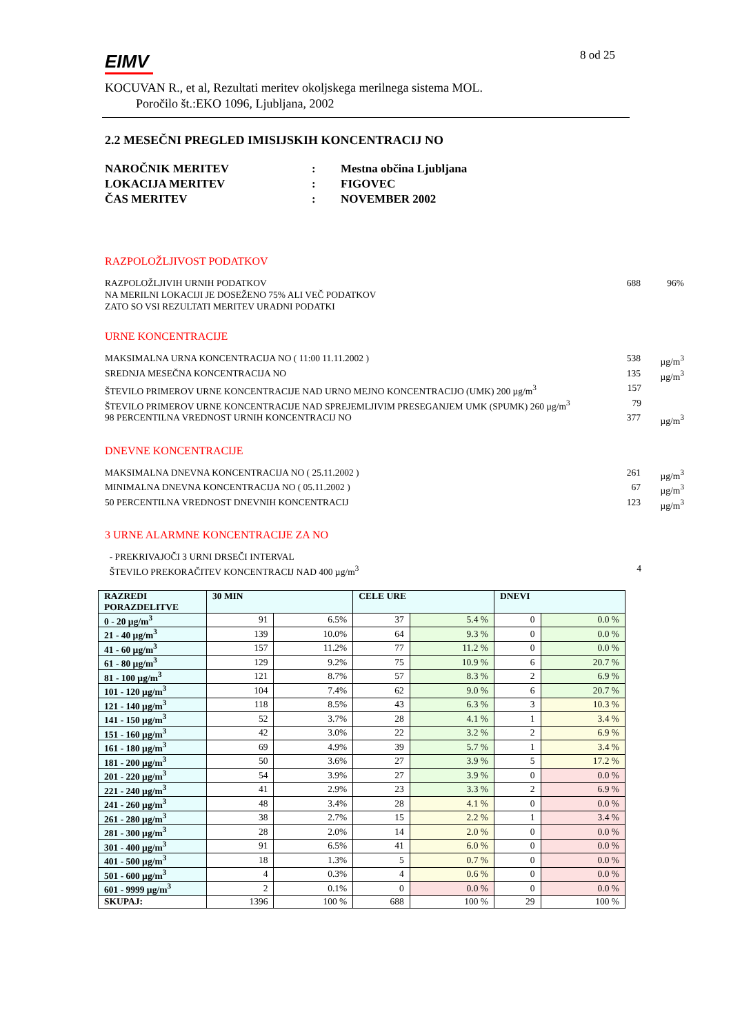EIMV
8 od 25
KOCUVAN R., et al, Rezultati meritev okoljskega merilnega sistema MOL.
Poročilo št.:EKO 1096, Ljubljana, 2002
2.2 MESEČNI PREGLED IMISIJSKIH KONCENTRACIJ NO
NAROČNIK MERITEV: Mestna občina Ljubljana
LOKACIJA MERITEV: FIGOVEC
ČAS MERITEV: NOVEMBER 2002
RAZPOLOŽLJIVOST PODATKOV
RAZPOLOŽLJIVIH URNIH PODATKOV 688 96%
NA MERILNI LOKACIJI JE DOSEŽENO 75% ALI VEČ PODATKOV
ZATO SO VSI REZULTATI MERITEV URADNI PODATKI
URNE KONCENTRACIJE
MAKSIMALNA URNA KONCENTRACIJA NO ( 11:00 11.11.2002 ) 538 µg/m<sup>3</sup>
SREDNJA MESEČNA KONCENTRACIJA NO 135 µg/m<sup>3</sup>
ŠTEVILO PRIMEROV URNE KONCENTRACIJE NAD URNO MEJNO KONCENTRACIJO (UMK) 200 µg/m<sup>3</sup> 157
ŠTEVILO PRIMEROV URNE KONCENTRACIJE NAD SPREJEMLJIVIM PRESEGANJEM UMK (SPUMK) 260 µg/m<sup>3</sup> 79
98 PERCENTILNA VREDNOST URNIH KONCENTRACIJ NO 377 µg/m<sup>3</sup>
DNEVNE KONCENTRACIJE
MAKSIMALNA DNEVNA KONCENTRACIJA NO ( 25.11.2002 ) 261 µg/m<sup>3</sup>
MINIMALNA DNEVNA KONCENTRACIJA NO ( 05.11.2002 ) 67 µg/m<sup>3</sup>
50 PERCENTILNA VREDNOST DNEVNIH KONCENTRACIJ 123 µg/m<sup>3</sup>
3 URNE ALARMNE KONCENTRACIJE ZA NO
- PREKRIVAJOČI 3 URNI DRSEČI INTERVAL
ŠTEVILO PREKORAČITEV KONCENTRACIJ NAD 400 µg/m<sup>3</sup> 4
| RAZREDI PORAZDELITVE | 30 MIN | | CELE URE | | DNEVI | |
| --- | --- | --- | --- | --- | --- | --- |
| 0 - 20 µg/m<sup>3</sup> | 91 | 6.5% | 37 | 5.4 % | 0 | 0.0 % |
| 21 - 40 µg/m<sup>3</sup> | 139 | 10.0% | 64 | 9.3 % | 0 | 0.0 % |
| 41 - 60 µg/m<sup>3</sup> | 157 | 11.2% | 77 | 11.2 % | 0 | 0.0 % |
| 61 - 80 µg/m<sup>3</sup> | 129 | 9.2% | 75 | 10.9 % | 6 | 20.7 % |
| 81 - 100 µg/m<sup>3</sup> | 121 | 8.7% | 57 | 8.3 % | 2 | 6.9 % |
| 101 - 120 µg/m<sup>3</sup> | 104 | 7.4% | 62 | 9.0 % | 6 | 20.7 % |
| 121 - 140 µg/m<sup>3</sup> | 118 | 8.5% | 43 | 6.3 % | 3 | 10.3 % |
| 141 - 150 µg/m<sup>3</sup> | 52 | 3.7% | 28 | 4.1 % | 1 | 3.4 % |
| 151 - 160 µg/m<sup>3</sup> | 42 | 3.0% | 22 | 3.2 % | 2 | 6.9 % |
| 161 - 180 µg/m<sup>3</sup> | 69 | 4.9% | 39 | 5.7 % | 1 | 3.4 % |
| 181 - 200 µg/m<sup>3</sup> | 50 | 3.6% | 27 | 3.9 % | 5 | 17.2 % |
| 201 - 220 µg/m<sup>3</sup> | 54 | 3.9% | 27 | 3.9 % | 0 | 0.0 % |
| 221 - 240 µg/m<sup>3</sup> | 41 | 2.9% | 23 | 3.3 % | 2 | 6.9 % |
| 241 - 260 µg/m<sup>3</sup> | 48 | 3.4% | 28 | 4.1 % | 0 | 0.0 % |
| 261 - 280 µg/m<sup>3</sup> | 38 | 2.7% | 15 | 2.2 % | 1 | 3.4 % |
| 281 - 300 µg/m<sup>3</sup> | 28 | 2.0% | 14 | 2.0 % | 0 | 0.0 % |
| 301 - 400 µg/m<sup>3</sup> | 91 | 6.5% | 41 | 6.0 % | 0 | 0.0 % |
| 401 - 500 µg/m<sup>3</sup> | 18 | 1.3% | 5 | 0.7 % | 0 | 0.0 % |
| 501 - 600 µg/m<sup>3</sup> | 4 | 0.3% | 4 | 0.6 % | 0 | 0.0 % |
| 601 - 9999 µg/m<sup>3</sup> | 2 | 0.1% | 0 | 0.0 % | 0 | 0.0 % |
| SKUPAJ: | 1396 | 100 % | 688 | 100 % | 29 | 100 % |